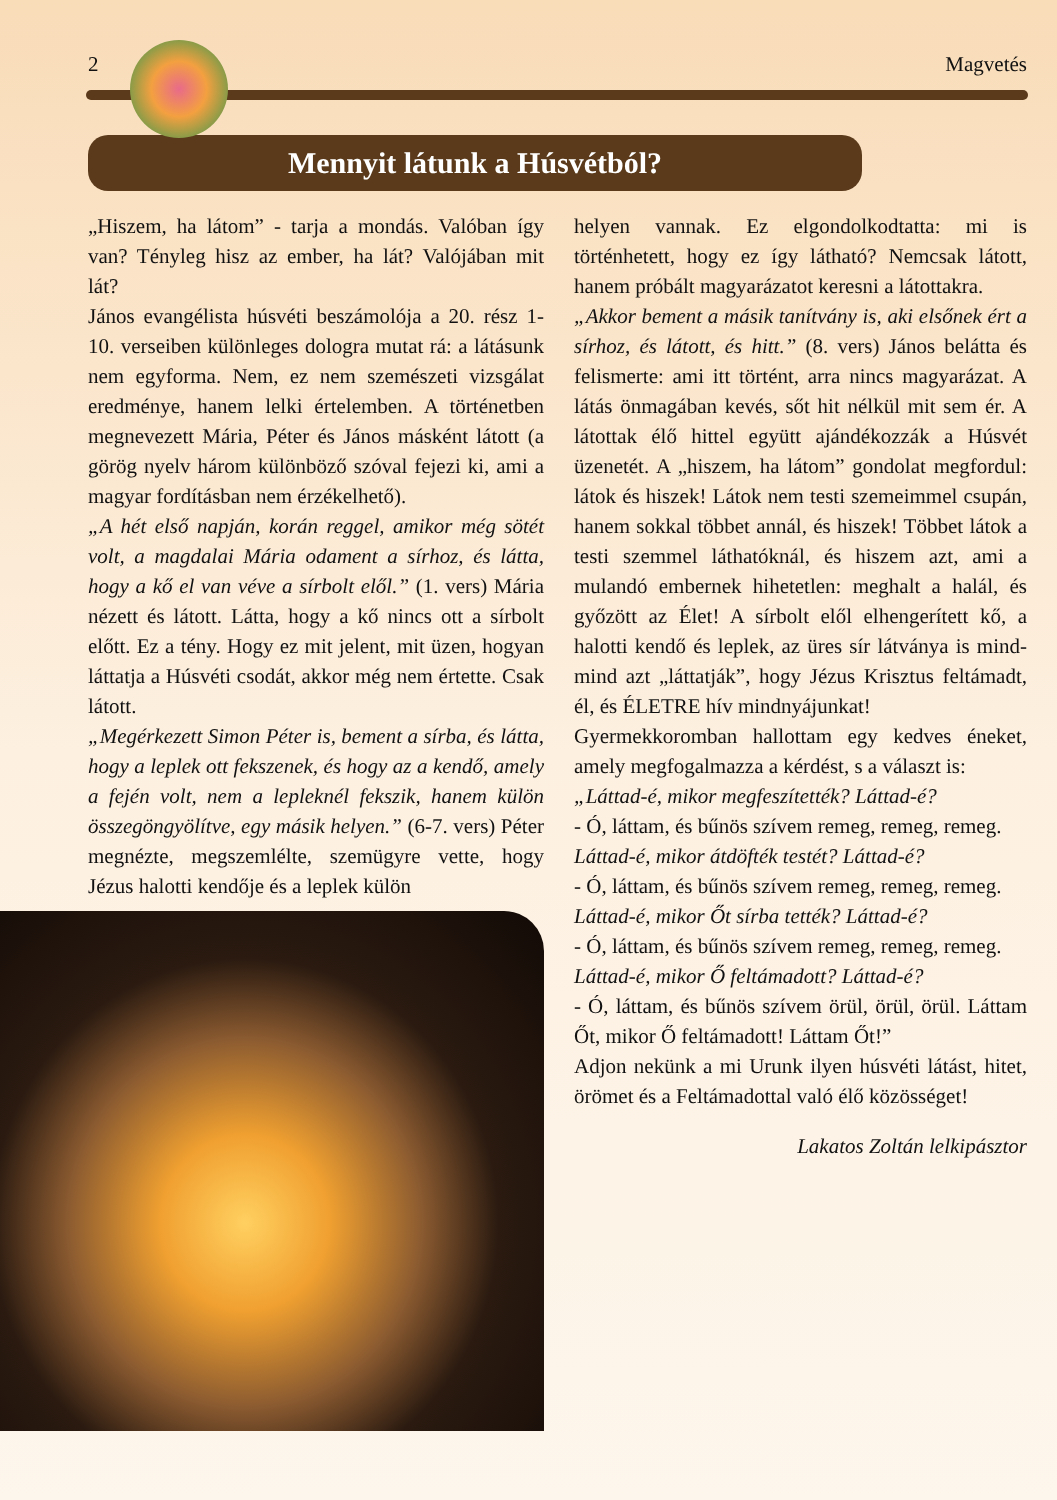2 Magvetés
Mennyit látunk a Húsvétból?
„Hiszem, ha látom” - tarja a mondás. Valóban így van? Tényleg hisz az ember, ha lát? Valójában mit lát?
János evangélista húsvéti beszámolója a 20. rész 1-10. verseiben különleges dologra mutat rá: a látásunk nem egyforma. Nem, ez nem szemészeti vizsgálat eredménye, hanem lelki értelemben. A történetben megnevezett Mária, Péter és János másként látott (a görög nyelv három különböző szóval fejezi ki, ami a magyar fordításban nem érzékelhető).
„A hét első napján, korán reggel, amikor még sötét volt, a magdalai Mária odament a sírhoz, és látta, hogy a kő el van véve a sírbolt elől.” (1. vers) Mária nézett és látott. Látta, hogy a kő nincs ott a sírbolt előtt. Ez a tény. Hogy ez mit jelent, mit üzen, hogyan láttatja a Húsvéti csodát, akkor még nem értette. Csak látott.
„Megérkezett Simon Péter is, bement a sírba, és látta, hogy a leplek ott fekszenek, és hogy az a kendő, amely a fején volt, nem a lepleknél fekszik, hanem külön összegöngyölítve, egy másik helyen.” (6-7. vers) Péter megnézte, megszemlélte, szemügyre vette, hogy Jézus halotti kendője és a leplek külön
helyen vannak. Ez elgondolkodtatta: mi is történhetett, hogy ez így látható? Nemcsak látott, hanem próbált magyarázatot keresni a látottakra.
„Akkor bement a másik tanítvány is, aki elsőnek ért a sírhoz, és látott, és hitt.” (8. vers) János belátta és felismerte: ami itt történt, arra nincs magyarázat. A látás önmagában kevés, sőt hit nélkül mit sem ér. A látottak élő hittel együtt ajándékozzák a Húsvét üzenetét. A „hiszem, ha látom” gondolat megfordul: látok és hiszek! Látok nem testi szemeimmel csupán, hanem sokkal többet annál, és hiszek! Többet látok a testi szemmel láthatóknál, és hiszem azt, ami a mulandó embernek hihetetlen: meghalt a halál, és győzött az Élet! A sírbolt elől elhengerített kő, a halotti kendő és leplek, az üres sír látványa is mind-mind azt „láttatják”, hogy Jézus Krisztus feltámadt, él, és ÉLETRE hív mindnyájunkat!
Gyermekkoromban hallottam egy kedves éneket, amely megfogalmazza a kérdést, s a választ is:
„Láttad-é, mikor megfeszítették? Láttad-é?
- Ó, láttam, és bűnös szívem remeg, remeg, remeg.
Láttad-é, mikor átdöfték testét? Láttad-é?
- Ó, láttam, és bűnös szívem remeg, remeg, remeg.
Láttad-é, mikor Őt sírba tették? Láttad-é?
- Ó, láttam, és bűnös szívem remeg, remeg, remeg.
Láttad-é, mikor Ő feltámadott? Láttad-é?
- Ó, láttam, és bűnös szívem örül, örül, örül. Láttam Őt, mikor Ő feltámadott! Láttam Őt!”
Adjon nekünk a mi Urunk ilyen húsvéti látást, hitet, örömet és a Feltámadottal való élő közösséget!
Lakatos Zoltán lelkipásztor